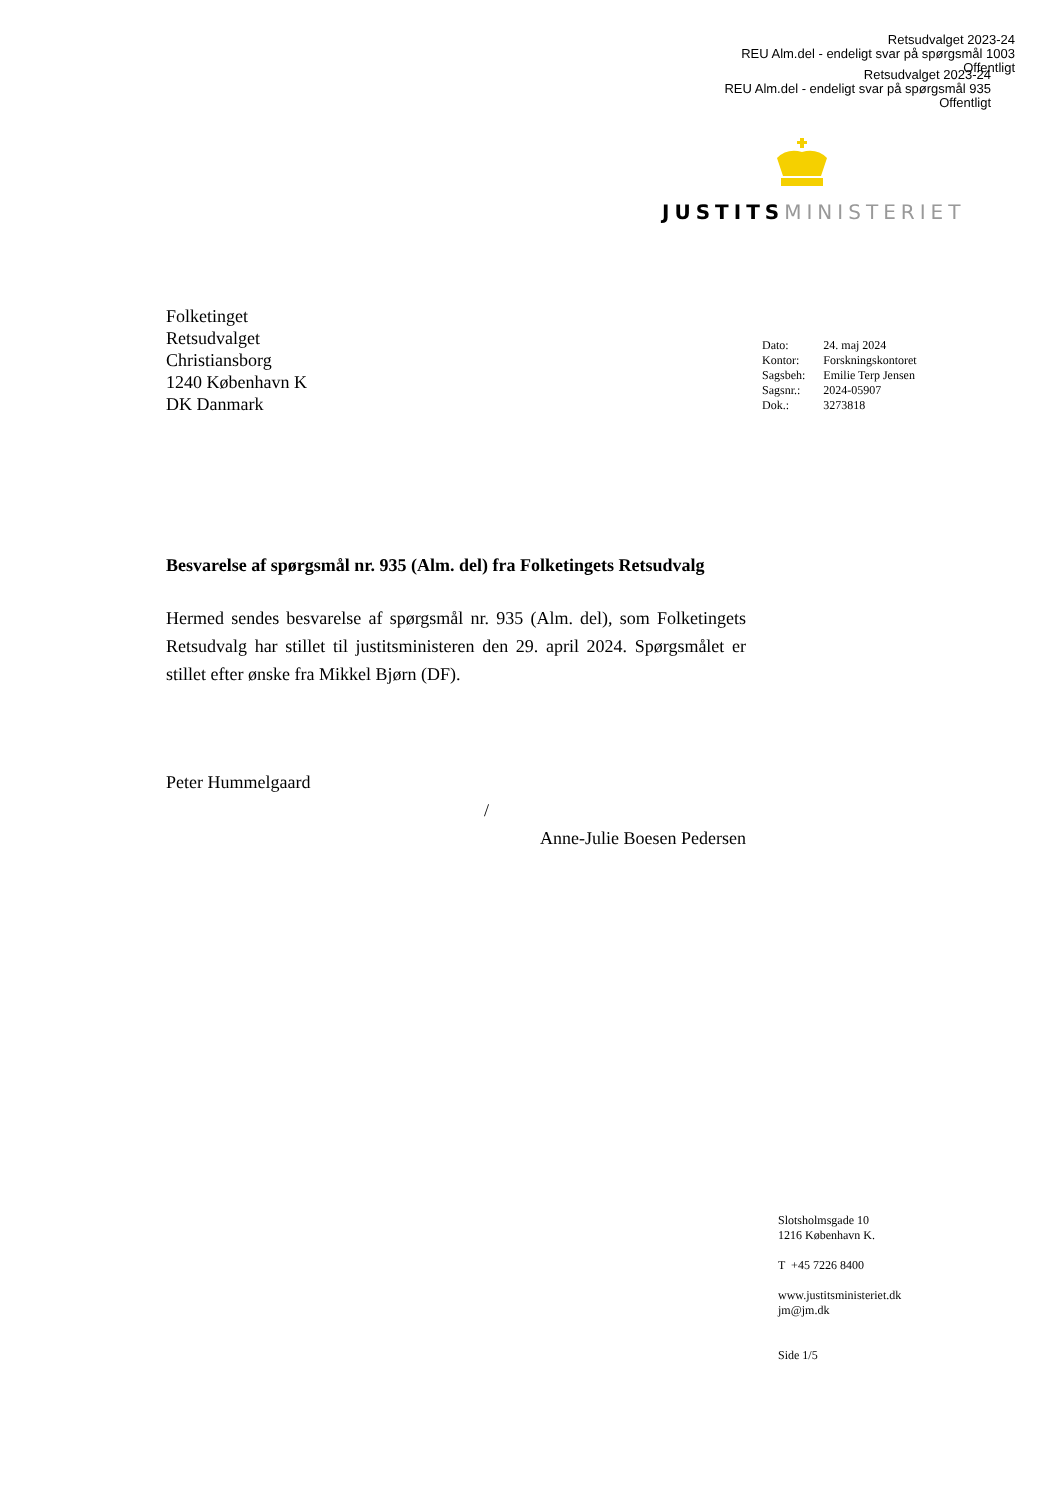Retsudvalget 2023-24
REU Alm.del - endeligt svar på spørgsmål 1003
Offentligt
Retsudvalget 2023-24
REU Alm.del - endeligt svar på spørgsmål 935
Offentligt
JUSTITS MINISTERIET
Folketinget
Retsudvalget
Christiansborg
1240 København K
DK Danmark
| Dato: | 24. maj 2024 |
| Kontor: | Forskningskontoret |
| Sagsbeh: | Emilie Terp Jensen |
| Sagsnr.: | 2024-05907 |
| Dok.: | 3273818 |
Besvarelse af spørgsmål nr. 935 (Alm. del) fra Folketingets Retsudvalg
Hermed sendes besvarelse af spørgsmål nr. 935 (Alm. del), som Folketingets Retsudvalg har stillet til justitsministeren den 29. april 2024. Spørgsmålet er stillet efter ønske fra Mikkel Bjørn (DF).
Peter Hummelgaard
/
Anne-Julie Boesen Pedersen
Slotsholmsgade 10
1216 København K.
T +45 7226 8400
www.justitsministeriet.dk
jm@jm.dk
Side 1/5